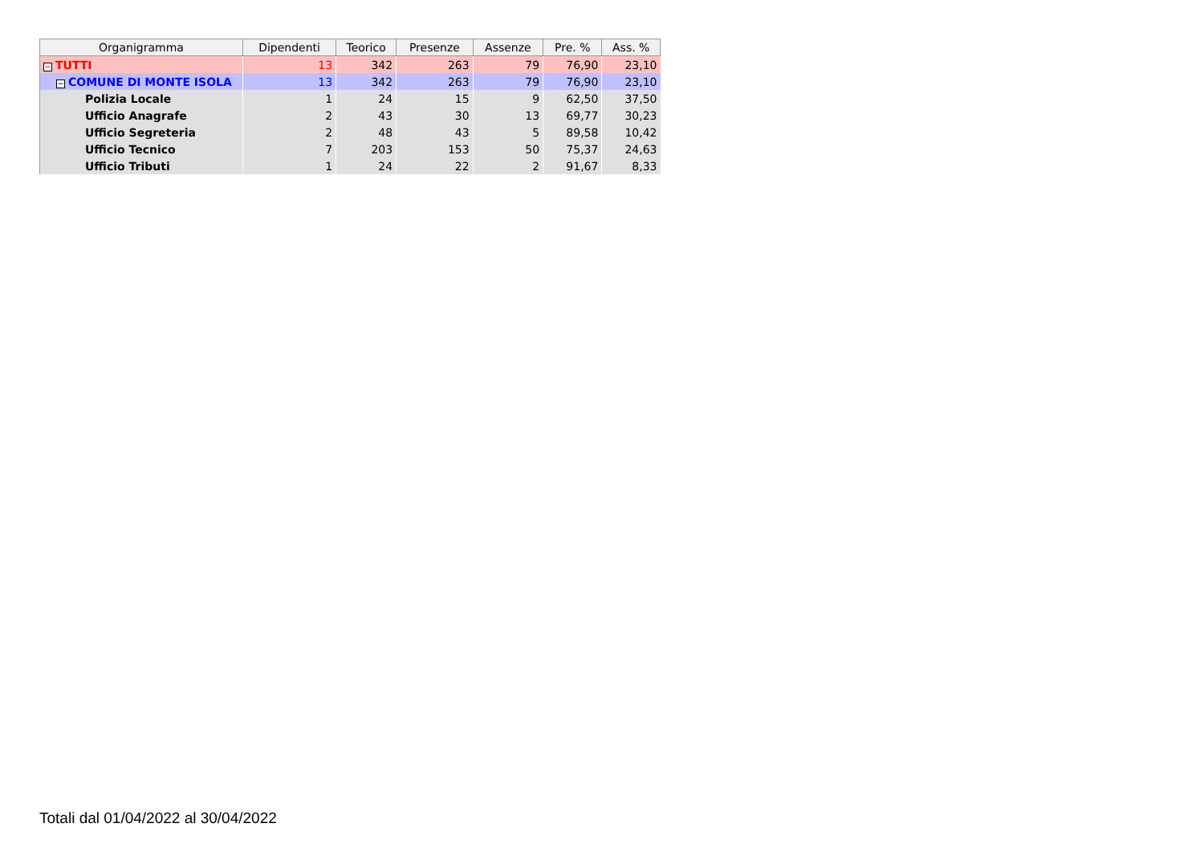| Organigramma | Dipendenti | Teorico | Presenze | Assenze | Pre. % | Ass. % |
| --- | --- | --- | --- | --- | --- | --- |
| − TUTTI | 13 | 342 | 263 | 79 | 76,90 | 23,10 |
| − COMUNE DI MONTE ISOLA | 13 | 342 | 263 | 79 | 76,90 | 23,10 |
| Polizia Locale | 1 | 24 | 15 | 9 | 62,50 | 37,50 |
| Ufficio Anagrafe | 2 | 43 | 30 | 13 | 69,77 | 30,23 |
| Ufficio Segreteria | 2 | 48 | 43 | 5 | 89,58 | 10,42 |
| Ufficio Tecnico | 7 | 203 | 153 | 50 | 75,37 | 24,63 |
| Ufficio Tributi | 1 | 24 | 22 | 2 | 91,67 | 8,33 |
Totali dal 01/04/2022 al 30/04/2022